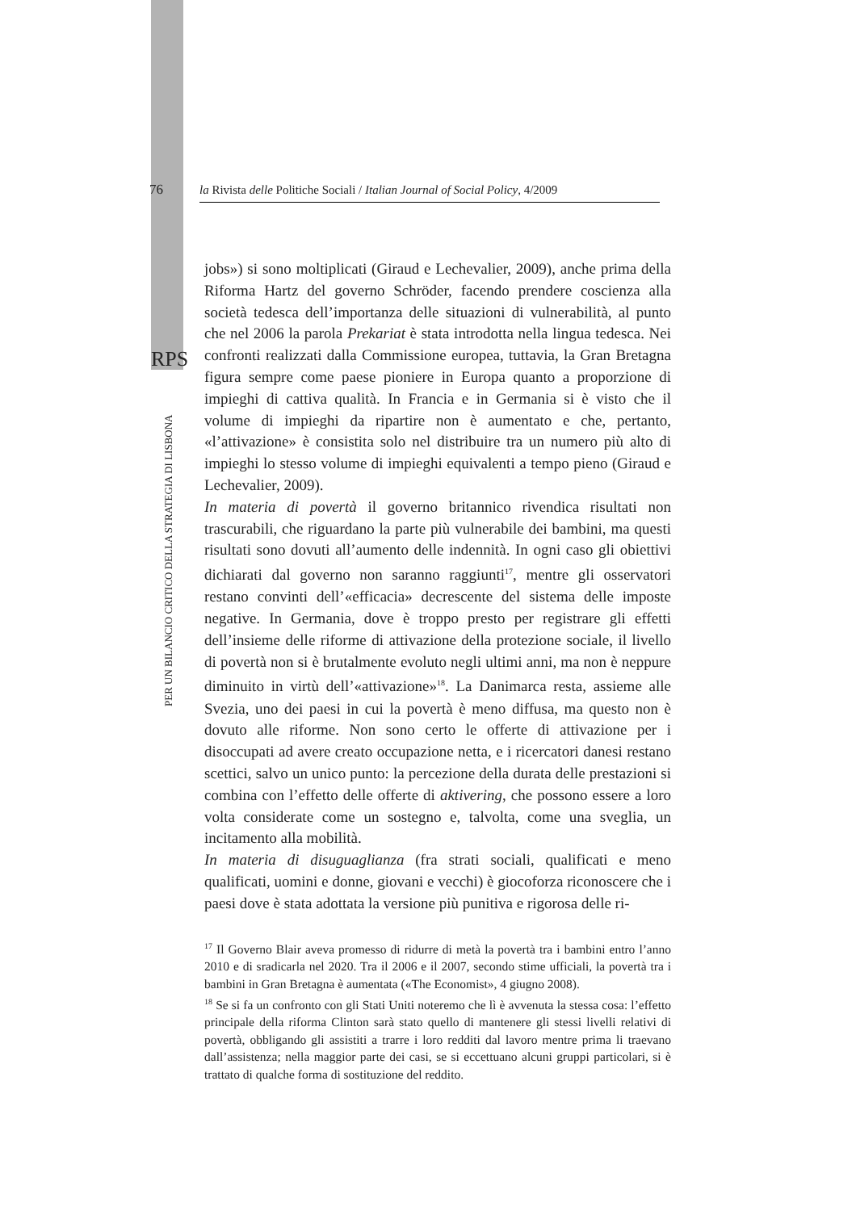76
la Rivista delle Politiche Sociali / Italian Journal of Social Policy, 4/2009
RPS
PER UN BILANCIO CRITICO DELLA STRATEGIA DI LISBONA
jobs») si sono moltiplicati (Giraud e Lechevalier, 2009), anche prima della Riforma Hartz del governo Schröder, facendo prendere coscienza alla società tedesca dell’importanza delle situazioni di vulnerabilità, al punto che nel 2006 la parola Prekariat è stata introdotta nella lingua tedesca. Nei confronti realizzati dalla Commissione europea, tuttavia, la Gran Bretagna figura sempre come paese pioniere in Europa quanto a proporzione di impieghi di cattiva qualità. In Francia e in Germania si è visto che il volume di impieghi da ripartire non è aumentato e che, pertanto, «l’attivazione» è consistita solo nel distribuire tra un numero più alto di impieghi lo stesso volume di impieghi equivalenti a tempo pieno (Giraud e Lechevalier, 2009).
In materia di povertà il governo britannico rivendica risultati non trascurabili, che riguardano la parte più vulnerabile dei bambini, ma questi risultati sono dovuti all’aumento delle indennità. In ogni caso gli obiettivi dichiarati dal governo non saranno raggiunti<sup>17</sup>, mentre gli osservatori restano convinti dell’«efficacia» decrescente del sistema delle imposte negative. In Germania, dove è troppo presto per registrare gli effetti dell’insieme delle riforme di attivazione della protezione sociale, il livello di povertà non si è brutalmente evoluto negli ultimi anni, ma non è neppure diminuito in virtù dell’«attivazione»<sup>18</sup>. La Danimarca resta, assieme alle Svezia, uno dei paesi in cui la povertà è meno diffusa, ma questo non è dovuto alle riforme. Non sono certo le offerte di attivazione per i disoccupati ad avere creato occupazione netta, e i ricercatori danesi restano scettici, salvo un unico punto: la percezione della durata delle prestazioni si combina con l’effetto delle offerte di aktivering, che possono essere a loro volta considerate come un sostegno e, talvolta, come una sveglia, un incitamento alla mobilità.
In materia di disuguaglianza (fra strati sociali, qualificati e meno qualificati, uomini e donne, giovani e vecchi) è giocoforza riconoscere che i paesi dove è stata adottata la versione più punitiva e rigorosa delle ri-
<sup>17</sup> Il Governo Blair aveva promesso di ridurre di metà la povertà tra i bambini entro l’anno 2010 e di sradicarla nel 2020. Tra il 2006 e il 2007, secondo stime ufficiali, la povertà tra i bambini in Gran Bretagna è aumentata («The Economist», 4 giugno 2008).
<sup>18</sup> Se si fa un confronto con gli Stati Uniti noteremo che lì è avvenuta la stessa cosa: l’effetto principale della riforma Clinton sarà stato quello di mantenere gli stessi livelli relativi di povertà, obbligando gli assistiti a trarre i loro redditi dal lavoro mentre prima li traevano dall’assistenza; nella maggior parte dei casi, se si eccettuano alcuni gruppi particolari, si è trattato di qualche forma di sostituzione del reddito.